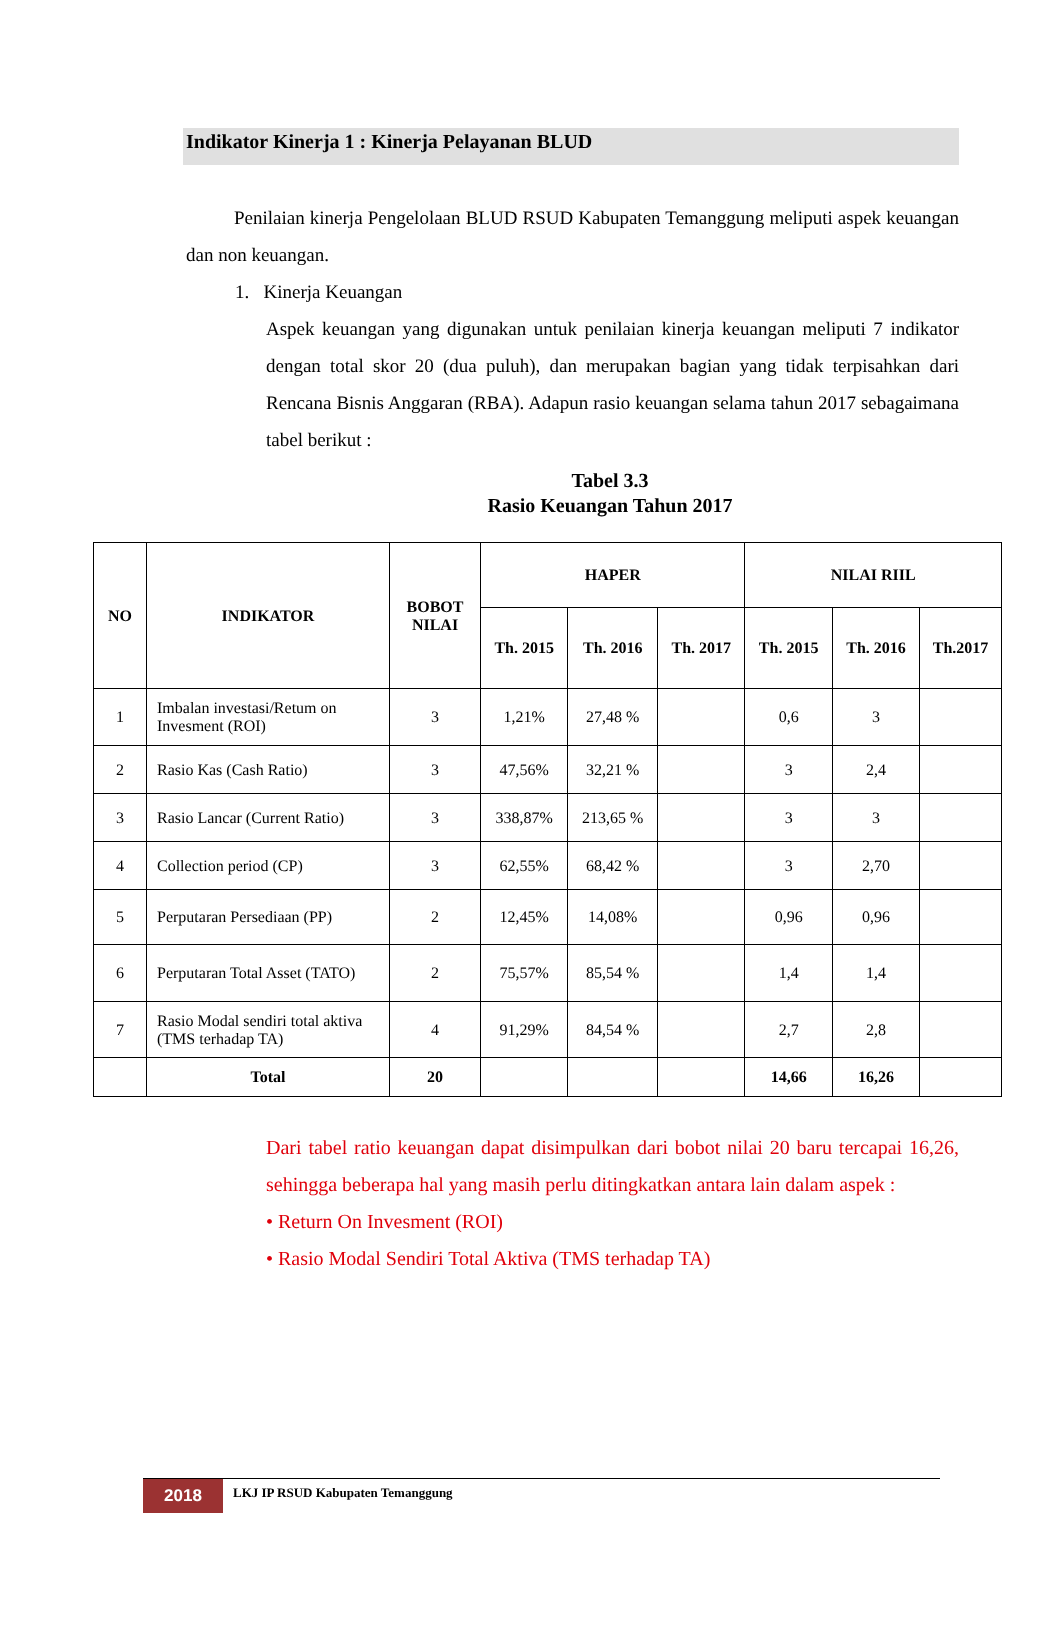Indikator Kinerja 1 : Kinerja Pelayanan BLUD
Penilaian kinerja Pengelolaan BLUD RSUD Kabupaten Temanggung meliputi aspek keuangan dan non keuangan.
1. Kinerja Keuangan
Aspek keuangan yang digunakan untuk penilaian kinerja keuangan meliputi 7 indikator dengan total skor 20 (dua puluh), dan merupakan bagian yang tidak terpisahkan dari Rencana Bisnis Anggaran (RBA). Adapun rasio keuangan selama tahun 2017 sebagaimana tabel berikut :
Tabel 3.3
Rasio Keuangan Tahun 2017
| NO | INDIKATOR | BOBOT NILAI | HAPER | | | NILAI RIIL | | |
| --- | --- | --- | --- | --- | --- | --- | --- | --- |
| | | | Th. 2015 | Th. 2016 | Th. 2017 | Th. 2015 | Th. 2016 | Th.2017 |
| 1 | Imbalan investasi/Retum on Invesment (ROI) | 3 | 1,21% | 27,48 % | | 0,6 | 3 | |
| 2 | Rasio Kas (Cash Ratio) | 3 | 47,56% | 32,21 % | | 3 | 2,4 | |
| 3 | Rasio Lancar (Current Ratio) | 3 | 338,87% | 213,65 % | | 3 | 3 | |
| 4 | Collection period (CP) | 3 | 62,55% | 68,42 % | | 3 | 2,70 | |
| 5 | Perputaran Persediaan (PP) | 2 | 12,45% | 14,08% | | 0,96 | 0,96 | |
| 6 | Perputaran Total Asset (TATO) | 2 | 75,57% | 85,54 % | | 1,4 | 1,4 | |
| 7 | Rasio Modal sendiri total aktiva (TMS terhadap TA) | 4 | 91,29% | 84,54 % | | 2,7 | 2,8 | |
| | Total | 20 | | | | 14,66 | 16,26 | |
Dari tabel ratio keuangan dapat disimpulkan dari bobot nilai 20 baru tercapai 16,26, sehingga beberapa hal yang masih perlu ditingkatkan antara lain dalam aspek :
• Return On Invesment (ROI)
• Rasio Modal Sendiri Total Aktiva (TMS terhadap TA)
2018
LKJ IP RSUD Kabupaten Temanggung